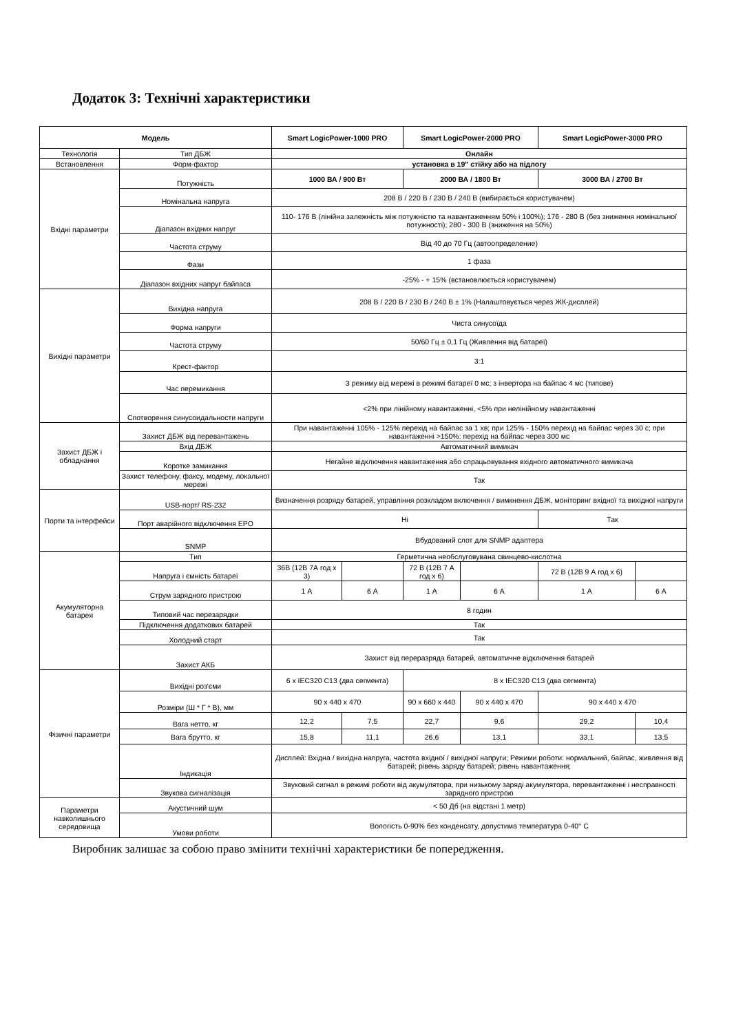Додаток 3: Технічні характеристики
| Модель | | Smart LogicPower-1000 PRO | | Smart LogicPower-2000 PRO | | Smart LogicPower-3000 PRO | |
| --- | --- | --- | --- | --- | --- | --- | --- |
| Технологія | Тип ДБЖ | Онлайн | | | | | |
| Встановлення | Форм-фактор | установка в 19" стійку або на підлогу | | | | | |
| Вхідні параметри | Потужність | 1000 ВА / 900 Вт | | 2000 ВА / 1800 Вт | | 3000 ВА / 2700 Вт | |
| | Номінальна напруга | 208 В / 220 В / 230 В / 240 В (вибирається користувачем) | | | | | |
| | Діапазон вхідних напруг | 110- 176 В (лінійна залежність між потужністю та навантаженням 50% і 100%); 176 - 280 В (без зниження номінальної потужності); 280 - 300 В (зниження на 50%) | | | | | |
| | Частота струму | Від 40 до 70 Гц (автоопределение) | | | | | |
| | Фази | 1 фаза | | | | | |
| | Діапазон вхідних напруг байпаса | -25% - + 15% (встановлюється користувачем) | | | | | |
| Вихідні параметри | Вихідна напруга | 208 В / 220 В / 230 В / 240 В ± 1% (Налаштовується через ЖК-дисплей) | | | | | |
| | Форма напруги | Чиста синусоїда | | | | | |
| | Частота струму | 50/60 Гц ± 0,1 Гц (Живлення від батареї) | | | | | |
| | Крест-фактор | 3:1 | | | | | |
| | Час перемикання | З режиму від мережі в режимі батареї 0 мс; з інвертора на байпас 4 мс (типове) | | | | | |
| | Спотворення синусоидальности напруги | <2% при лінійному навантаженні, <5% при нелінійному навантаженні | | | | | |
| Захист ДБЖ і обладнання | Захист ДБЖ від перевантажень | При навантаженні 105% - 125% перехід на байпас за 1 хв; при 125% - 150% перехід на байпас через 30 с; при навантаженні >150%: перехід на байпас через 300 мс | | | | | |
| | Вхід ДБЖ | Автоматичний вимикач | | | | | |
| | Коротке замикання | Негайне відключення навантаження або спрацьовування вхідного автоматичного вимикача | | | | | |
| | Захист телефону, факсу, модему, локальної мережі | Так | | | | | |
| Порти та інтерфейси | USB-порт/ RS-232 | Визначення розряду батарей, управління розкладом включення / вимкнення ДБЖ, моніторинг вхідної та вихідної напруги | | | | | |
| | Порт аварійного відключення EPO | Ні | | | | Так | |
| | SNMP | Вбудований слот для SNMP адаптера | | | | | |
| Акумуляторна батарея | Тип | Герметична необслуговувана свинцево-кислотна | | | | | |
| | Напруга і ємність батареї | 36В (12В 7А год х 3) | | 72 В (12В 7 А год х 6) | | 72 В (12В 9 А год х 6) | |
| | Струм зарядного пристрою | 1 А | 6 А | 1 А | 6 А | 1 А | 6 А |
| | Типовий час перезарядки | 8 годин | | | | | |
| | Підключення додаткових батарей | Так | | | | | |
| | Холодний старт | Так | | | | | |
| | Захист АКБ | Захист від переразряда батарей, автоматичне відключення батарей | | | | | |
| Фізичні параметри | Вихідні роз'єми | 6 x IEC320 C13 (два сегмента) | | 8 x IEC320 C13 (два сегмента) | | | |
| | Розміри (Ш * Г * В), мм | 90 x 440 x 470 | | 90 x 660 x 440 | 90 x 440 x 470 | 90 x 440 x 470 | |
| | Вага нетто, кг | 12,2 | 7,5 | 22,7 | 9,6 | 29,2 | 10,4 |
| | Вага брутто, кг | 15,8 | 11,1 | 26,6 | 13,1 | 33,1 | 13,5 |
| | Індикація | Дисплей: Вхідна / вихідна напруга, частота вхідної / вихідної напруги; Режими роботи: нормальний, байпас, живлення від батарей; рівень заряду батарей; рівень навантаження; | | | | | |
| | Звукова сигналізація | Звуковий сигнал в режимі роботи від акумулятора, при низькому заряді акумулятора, перевантаженні і несправності зарядного пристрою | | | | | |
| Параметри навколишнього середовища | Акустичний шум | < 50 Дб (на відстані 1 метр) | | | | | |
| | Умови роботи | Вологість 0-90% без конденсату, допустима температура 0-40° C | | | | | |
Виробник залишає за собою право змінити технічні характеристики бе попередження.